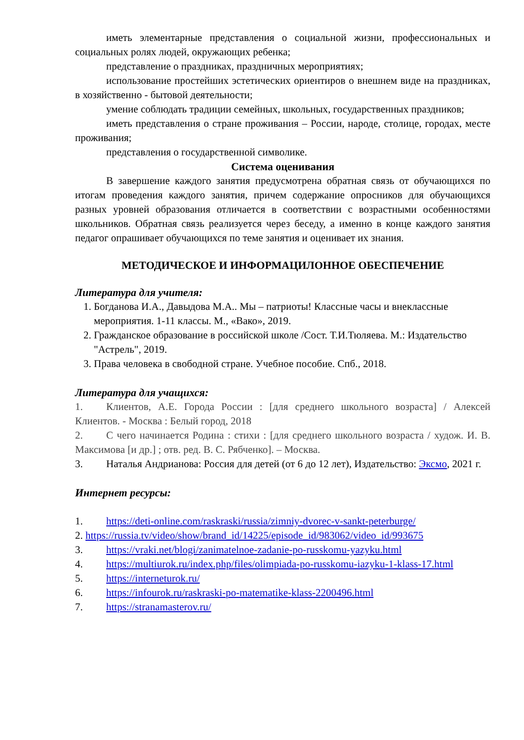иметь элементарные представления о социальной жизни, профессиональных и социальных ролях людей, окружающих ребенка;
представление о праздниках, праздничных мероприятиях;
использование простейших эстетических ориентиров о внешнем виде на праздниках, в хозяйственно - бытовой деятельности;
умение соблюдать традиции семейных, школьных, государственных праздников;
иметь представления о стране проживания – России, народе, столице, городах, месте проживания;
представления о государственной символике.
Система оценивания
В завершение каждого занятия предусмотрена обратная связь от обучающихся по итогам проведения каждого занятия, причем содержание опросников для обучающихся разных уровней образования отличается в соответствии с возрастными особенностями школьников. Обратная связь реализуется через беседу, а именно в конце каждого занятия педагог опрашивает обучающихся по теме занятия и оценивает их знания.
МЕТОДИЧЕСКОЕ И ИНФОРМАЦИЛОННОЕ ОБЕСПЕЧЕНИЕ
Литература для учителя:
1. Богданова И.А., Давыдова М.А.. Мы – патриоты! Классные часы и внеклассные мероприятия. 1-11 классы. М., «Вако», 2019.
2. Гражданское образование в российской школе /Сост. Т.И.Тюляева. М.: Издательство
"Астрель", 2019.
3. Права человека в свободной стране. Учебное пособие. Спб., 2018.
Литература для учащихся:
1. Клиентов, А.Е. Города России : [для среднего школьного возраста] / Алексей Клиентов. - Москва : Белый город, 2018
2. С чего начинается Родина : стихи : [для среднего школьного возраста / худож. И. В. Максимова [и др.] ; отв. ред. В. С. Рябченко]. – Москва.
3. Наталья Андрианова: Россия для детей (от 6 до 12 лет), Издательство: Эксмо, 2021 г.
Интернет ресурсы:
1. https://deti-online.com/raskraski/russia/zimniy-dvorec-v-sankt-peterburge/
2. https://russia.tv/video/show/brand_id/14225/episode_id/983062/video_id/993675
3. https://vraki.net/blogi/zanimatelnoe-zadanie-po-russkomu-yazyku.html
4. https://multiurok.ru/index.php/files/olimpiada-po-russkomu-iazyku-1-klass-17.html
5. https://interneturok.ru/
6. https://infourok.ru/raskraski-po-matematike-klass-2200496.html
7. https://stranamasterov.ru/